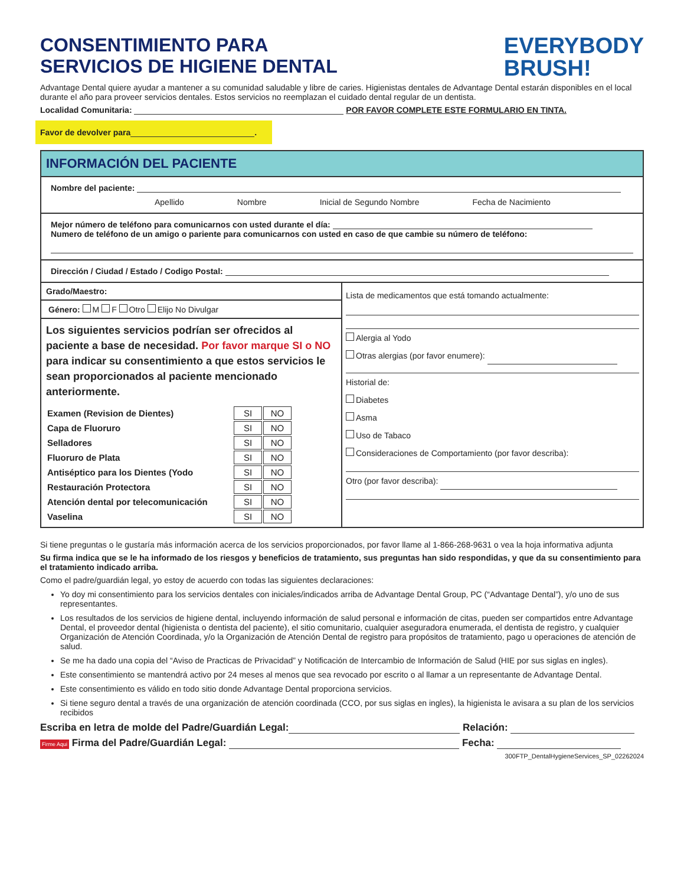CONSENTIMIENTO PARA
SERVICIOS DE HIGIENE DENTAL
EVERYBODY
BRUSH!
Advantage Dental quiere ayudar a mantener a su comunidad saludable y libre de caries. Higienistas dentales de Advantage Dental estarán disponibles en el local durante el año para proveer servicios dentales. Estos servicios no reemplazan el cuidado dental regular de un dentista.
Localidad Comunitaria: POR FAVOR COMPLETE ESTE FORMULARIO EN TINTA.
Favor de devolver para .
INFORMACIÓN DEL PACIENTE
Nombre del paciente:
Apellido Nombre Inicial de Segundo Nombre Fecha de Nacimiento
Mejor número de teléfono para comunicarnos con usted durante el día:
Numero de teléfono de un amigo o pariente para comunicarnos con usted en caso de que cambie su número de teléfono:
Dirección / Ciudad / Estado / Codigo Postal:
Grado/Maestro:
Género: M F Otro Elijo No Divulgar
Los siguientes servicios podrían ser ofrecidos al paciente a base de necesidad. Por favor marque SI o NO para indicar su consentimiento a que estos servicios le sean proporcionados al paciente mencionado anteriormente.
| Examen (Revision de Dientes) | SI | NO |
| Capa de Fluoruro | SI | NO |
| Selladores | SI | NO |
| Fluoruro de Plata | SI | NO |
| Antiséptico para los Dientes (Yodo | SI | NO |
| Restauración Protectora | SI | NO |
| Atención dental por telecomunicación | SI | NO |
| Vaselina | SI | NO |
Lista de medicamentos que está tomando actualmente:
Alergia al Yodo
Otras alergias (por favor enumere):
Historial de:
Diabetes
Asma
Uso de Tabaco
Consideraciones de Comportamiento (por favor describa):
Otro (por favor describa):
Si tiene preguntas o le gustaría más información acerca de los servicios proporcionados, por favor llame al 1-866-268-9631 o vea la hoja informativa adjunta
Su firma indica que se le ha informado de los riesgos y beneficios de tratamiento, sus preguntas han sido respondidas, y que da su consentimiento para el tratamiento indicado arriba.
Como el padre/guardián legal, yo estoy de acuerdo con todas las siguientes declaraciones:
Yo doy mi consentimiento para los servicios dentales con iniciales/indicados arriba de Advantage Dental Group, PC (“Advantage Dental”), y/o uno de sus representantes.
Los resultados de los servicios de higiene dental, incluyendo información de salud personal e información de citas, pueden ser compartidos entre Advantage Dental, el proveedor dental (higienista o dentista del paciente), el sitio comunitario, cualquier aseguradora enumerada, el dentista de registro, y cualquier Organización de Atención Coordinada, y/o la Organización de Atención Dental de registro para propósitos de tratamiento, pago u operaciones de atención de salud.
Se me ha dado una copia del “Aviso de Practicas de Privacidad” y Notificación de Intercambio de Información de Salud (HIE por sus siglas en ingles).
Este consentimiento se mantendrá activo por 24 meses al menos que sea revocado por escrito o al llamar a un representante de Advantage Dental.
Este consentimiento es válido en todo sitio donde Advantage Dental proporciona servicios.
Si tiene seguro dental a través de una organización de atención coordinada (CCO, por sus siglas en ingles), la higienista le avisara a su plan de los servicios recibidos
Escriba en letra de molde del Padre/Guardián Legal: Relación:
Firme Aqui Firma del Padre/Guardián Legal: Fecha:
300FTP_DentalHygieneServices_SP_02262024